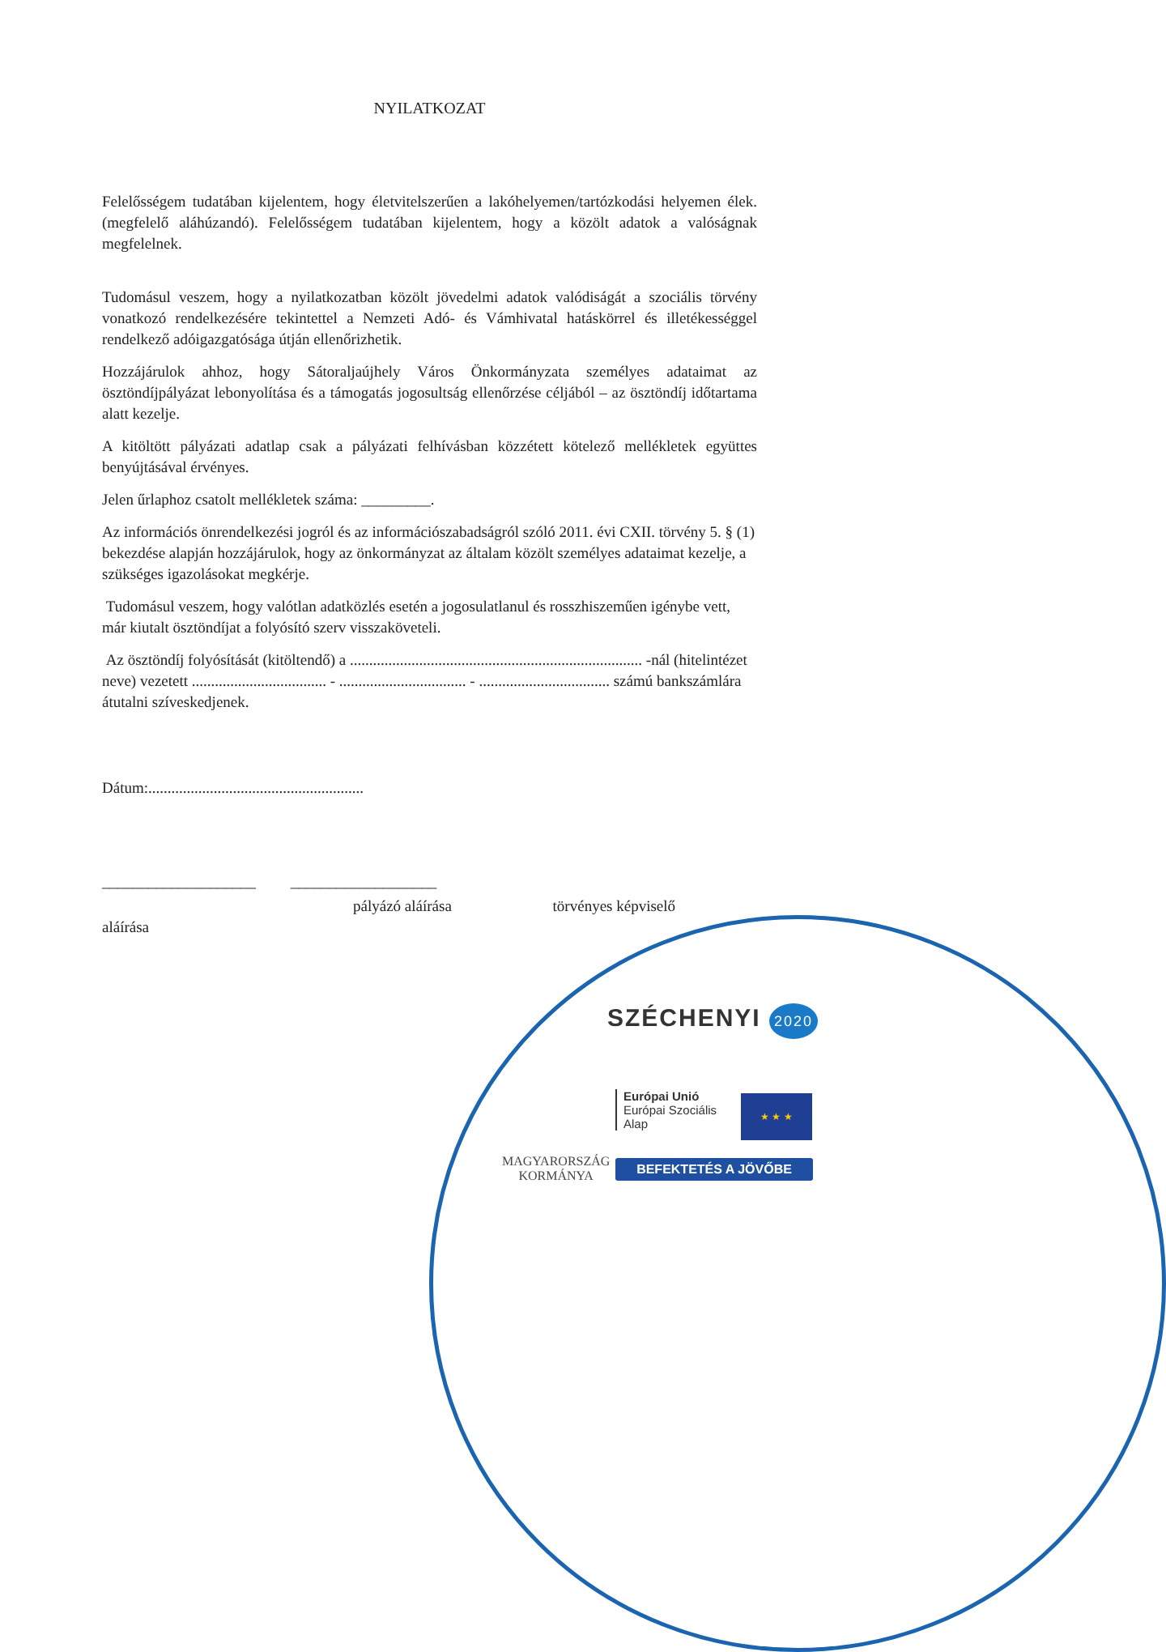NYILATKOZAT
Felelősségem tudatában kijelentem, hogy életvitelszerűen a lakóhelyemen/tartózkodási helyemen élek. (megfelelő aláhúzandó). Felelősségem tudatában kijelentem, hogy a közölt adatok a valóságnak megfelelnek.
Tudomásul veszem, hogy a nyilatkozatban közölt jövedelmi adatok valódiságát a szociális törvény vonatkozó rendelkezésére tekintettel a Nemzeti Adó- és Vámhivatal hatáskörrel és illetékességgel rendelkező adóigazgatósága útján ellenőrizhetik.
Hozzájárulok ahhoz, hogy Sátoraljaújhely Város Önkormányzata személyes adataimat az ösztöndíjpályázat lebonyolítása és a támogatás jogosultság ellenőrzése céljából – az ösztöndíj időtartama alatt kezelje.
A kitöltött pályázati adatlap csak a pályázati felhívásban közzétett kötelező mellékletek együttes benyújtásával érvényes.
Jelen űrlaphoz csatolt mellékletek száma: _________.
Az információs önrendelkezési jogról és az információszabadságról szóló 2011. évi CXII. törvény 5. § (1) bekezdése alapján hozzájárulok, hogy az önkormányzat az általam közölt személyes adataimat kezelje, a szükséges igazolásokat megkérje.
Tudomásul veszem, hogy valótlan adatközlés esetén a jogosulatlanul és rosszhiszeműen igénybe vett, már kiutalt ösztöndíjat a folyósító szerv visszaköveteli.
Az ösztöndíj folyósítását (kitöltendő) a ............................................................................ -nál (hitelintézet neve) vezetett ................................... - ................................. - .................................. számú bankszámlára átutalni szíveskedjenek.
Dátum:........................................................
____________________ ___________________
pályázó aláírása törvényes képviselő
aláírása
SZÉCHENYI 2020
MAGYARORSZÁG
KORMÁNYA
Európai Unió
Európai Szociális
Alap
★ ★ ★
BEFEKTETÉS A JÖVŐBE